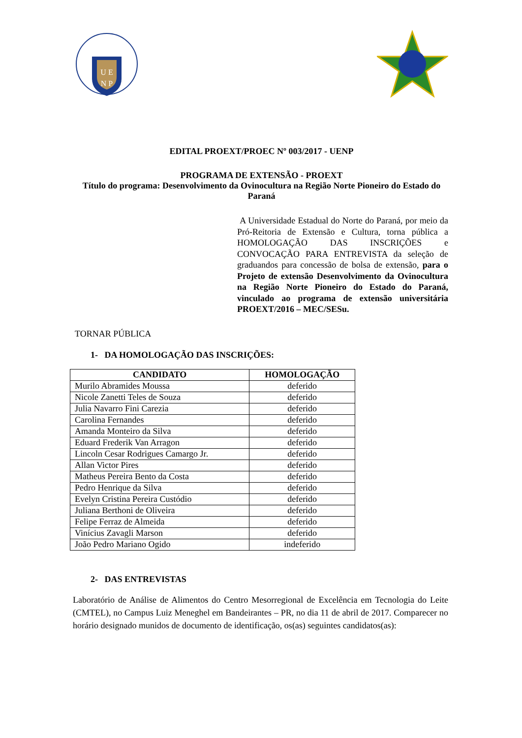U E
N P
EDITAL PROEXT/PROEC Nº 003/2017 - UENP
PROGRAMA DE EXTENSÃO - PROEXT
Título do programa: Desenvolvimento da Ovinocultura na Região Norte Pioneiro do Estado do Paraná
A Universidade Estadual do Norte do Paraná, por meio da Pró-Reitoria de Extensão e Cultura, torna pública a HOMOLOGAÇÃO DAS INSCRIÇÕES e CONVOCAÇÃO PARA ENTREVISTA da seleção de graduandos para concessão de bolsa de extensão, para o Projeto de extensão Desenvolvimento da Ovinocultura na Região Norte Pioneiro do Estado do Paraná, vinculado ao programa de extensão universitária PROEXT/2016 – MEC/SESu.
TORNAR PÚBLICA
1- DA HOMOLOGAÇÃO DAS INSCRIÇÕES:
| CANDIDATO | HOMOLOGAÇÃO |
| --- | --- |
| Murilo Abramides Moussa | deferido |
| Nicole Zanetti Teles de Souza | deferido |
| Julia Navarro Fini Carezia | deferido |
| Carolina Fernandes | deferido |
| Amanda Monteiro da Silva | deferido |
| Eduard Frederik Van Arragon | deferido |
| Lincoln Cesar Rodrigues Camargo Jr. | deferido |
| Allan Victor Pires | deferido |
| Matheus Pereira Bento da Costa | deferido |
| Pedro Henrique da Silva | deferido |
| Evelyn Cristina Pereira Custódio | deferido |
| Juliana Berthoni de Oliveira | deferido |
| Felipe Ferraz de Almeida | deferido |
| Vinícius Zavagli Marson | deferido |
| João Pedro Mariano Ogido | indeferido |
2- DAS ENTREVISTAS
Laboratório de Análise de Alimentos do Centro Mesorregional de Excelência em Tecnologia do Leite (CMTEL), no Campus Luiz Meneghel em Bandeirantes – PR, no dia 11 de abril de 2017. Comparecer no horário designado munidos de documento de identificação, os(as) seguintes candidatos(as):